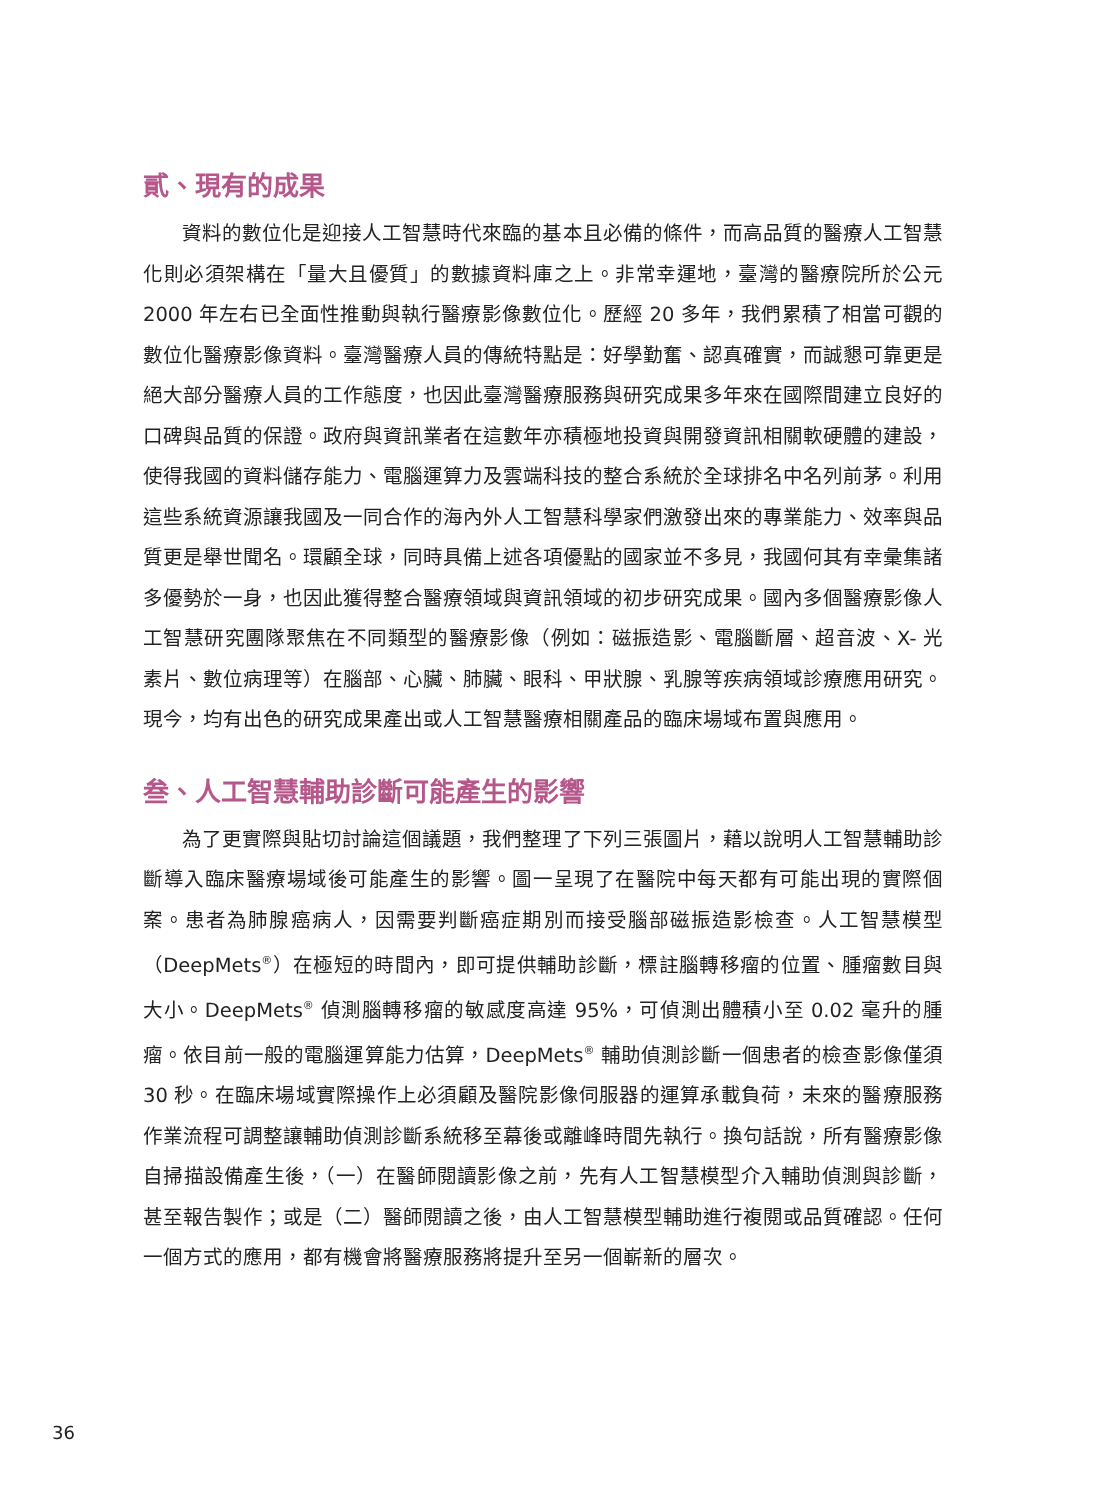貳、現有的成果
資料的數位化是迎接人工智慧時代來臨的基本且必備的條件，而高品質的醫療人工智慧化則必須架構在「量大且優質」的數據資料庫之上。非常幸運地，臺灣的醫療院所於公元 2000 年左右已全面性推動與執行醫療影像數位化。歷經 20 多年，我們累積了相當可觀的數位化醫療影像資料。臺灣醫療人員的傳統特點是：好學勤奮、認真確實，而誠懇可靠更是絕大部分醫療人員的工作態度，也因此臺灣醫療服務與研究成果多年來在國際間建立良好的口碑與品質的保證。政府與資訊業者在這數年亦積極地投資與開發資訊相關軟硬體的建設，使得我國的資料儲存能力、電腦運算力及雲端科技的整合系統於全球排名中名列前茅。利用這些系統資源讓我國及一同合作的海內外人工智慧科學家們激發出來的專業能力、效率與品質更是舉世聞名。環顧全球，同時具備上述各項優點的國家並不多見，我國何其有幸彙集諸多優勢於一身，也因此獲得整合醫療領域與資訊領域的初步研究成果。國內多個醫療影像人工智慧研究團隊聚焦在不同類型的醫療影像（例如：磁振造影、電腦斷層、超音波、X- 光素片、數位病理等）在腦部、心臟、肺臟、眼科、甲狀腺、乳腺等疾病領域診療應用研究。現今，均有出色的研究成果產出或人工智慧醫療相關產品的臨床場域布置與應用。
叁、人工智慧輔助診斷可能產生的影響
為了更實際與貼切討論這個議題，我們整理了下列三張圖片，藉以說明人工智慧輔助診斷導入臨床醫療場域後可能產生的影響。圖一呈現了在醫院中每天都有可能出現的實際個案。患者為肺腺癌病人，因需要判斷癌症期別而接受腦部磁振造影檢查。人工智慧模型（DeepMets<sup>®</sup>）在極短的時間內，即可提供輔助診斷，標註腦轉移瘤的位置、腫瘤數目與大小。DeepMets<sup>®</sup> 偵測腦轉移瘤的敏感度高達 95%，可偵測出體積小至 0.02 毫升的腫瘤。依目前一般的電腦運算能力估算，DeepMets<sup>®</sup> 輔助偵測診斷一個患者的檢查影像僅須 30 秒。在臨床場域實際操作上必須顧及醫院影像伺服器的運算承載負荷，未來的醫療服務作業流程可調整讓輔助偵測診斷系統移至幕後或離峰時間先執行。換句話說，所有醫療影像自掃描設備產生後，（一）在醫師閱讀影像之前，先有人工智慧模型介入輔助偵測與診斷，甚至報告製作；或是（二）醫師閱讀之後，由人工智慧模型輔助進行複閱或品質確認。任何一個方式的應用，都有機會將醫療服務將提升至另一個嶄新的層次。
36